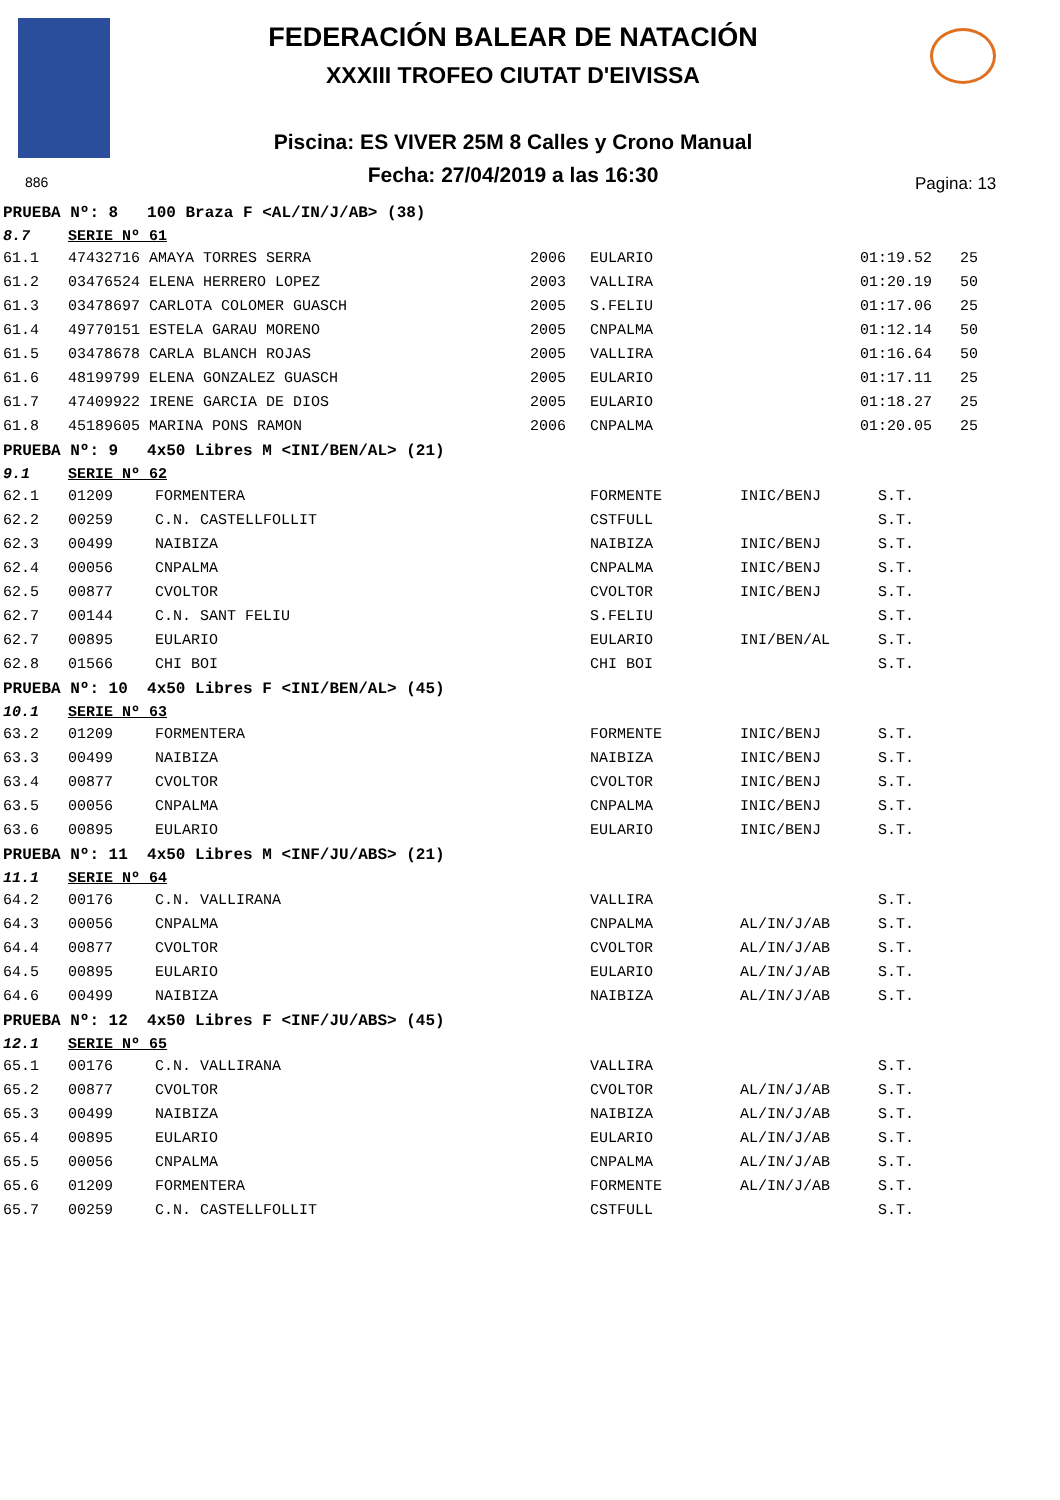FEDERACIÓN BALEAR DE NATACIÓN
XXXIII TROFEO CIUTAT D'EIVISSA
Piscina: ES VIVER 25M 8 Calles y Crono Manual
Fecha: 27/04/2019 a las 16:30
886 Pagina: 13
| PRUEBA Nº: 8 100 Braza F <AL/IN/J/AB> (38) | | | | | | | |
| 8.7 | SERIE Nº 61 | | | | | | |
| 61.1 | 47432716 AMAYA TORRES SERRA | | 2006 | EULARIO | | 01:19.52 | 25 |
| 61.2 | 03476524 ELENA HERRERO LOPEZ | | 2003 | VALLIRA | | 01:20.19 | 50 |
| 61.3 | 03478697 CARLOTA COLOMER GUASCH | | 2005 | S.FELIU | | 01:17.06 | 25 |
| 61.4 | 49770151 ESTELA GARAU MORENO | | 2005 | CNPALMA | | 01:12.14 | 50 |
| 61.5 | 03478678 CARLA BLANCH ROJAS | | 2005 | VALLIRA | | 01:16.64 | 50 |
| 61.6 | 48199799 ELENA GONZALEZ GUASCH | | 2005 | EULARIO | | 01:17.11 | 25 |
| 61.7 | 47409922 IRENE GARCIA DE DIOS | | 2005 | EULARIO | | 01:18.27 | 25 |
| 61.8 | 45189605 MARINA PONS RAMON | | 2006 | CNPALMA | | 01:20.05 | 25 |
| PRUEBA Nº: 9 4x50 Libres M <INI/BEN/AL> (21) | | | | | | | |
| 9.1 | SERIE Nº 62 | | | | | | |
| 62.1 | 01209 | FORMENTERA | | FORMENTE | INIC/BENJ | S.T. | |
| 62.2 | 00259 | C.N. CASTELLFOLLIT | | CSTFULL | | S.T. | |
| 62.3 | 00499 | NAIBIZA | | NAIBIZA | INIC/BENJ | S.T. | |
| 62.4 | 00056 | CNPALMA | | CNPALMA | INIC/BENJ | S.T. | |
| 62.5 | 00877 | CVOLTOR | | CVOLTOR | INIC/BENJ | S.T. | |
| 62.7 | 00144 | C.N. SANT FELIU | | S.FELIU | | S.T. | |
| 62.7 | 00895 | EULARIO | | EULARIO | INI/BEN/AL | S.T. | |
| 62.8 | 01566 | CHI BOI | | CHI BOI | | S.T. | |
| PRUEBA Nº: 10 4x50 Libres F <INI/BEN/AL> (45) | | | | | | | |
| 10.1 | SERIE Nº 63 | | | | | | |
| 63.2 | 01209 | FORMENTERA | | FORMENTE | INIC/BENJ | S.T. | |
| 63.3 | 00499 | NAIBIZA | | NAIBIZA | INIC/BENJ | S.T. | |
| 63.4 | 00877 | CVOLTOR | | CVOLTOR | INIC/BENJ | S.T. | |
| 63.5 | 00056 | CNPALMA | | CNPALMA | INIC/BENJ | S.T. | |
| 63.6 | 00895 | EULARIO | | EULARIO | INIC/BENJ | S.T. | |
| PRUEBA Nº: 11 4x50 Libres M <INF/JU/ABS> (21) | | | | | | | |
| 11.1 | SERIE Nº 64 | | | | | | |
| 64.2 | 00176 | C.N. VALLIRANA | | VALLIRA | | S.T. | |
| 64.3 | 00056 | CNPALMA | | CNPALMA | AL/IN/J/AB | S.T. | |
| 64.4 | 00877 | CVOLTOR | | CVOLTOR | AL/IN/J/AB | S.T. | |
| 64.5 | 00895 | EULARIO | | EULARIO | AL/IN/J/AB | S.T. | |
| 64.6 | 00499 | NAIBIZA | | NAIBIZA | AL/IN/J/AB | S.T. | |
| PRUEBA Nº: 12 4x50 Libres F <INF/JU/ABS> (45) | | | | | | | |
| 12.1 | SERIE Nº 65 | | | | | | |
| 65.1 | 00176 | C.N. VALLIRANA | | VALLIRA | | S.T. | |
| 65.2 | 00877 | CVOLTOR | | CVOLTOR | AL/IN/J/AB | S.T. | |
| 65.3 | 00499 | NAIBIZA | | NAIBIZA | AL/IN/J/AB | S.T. | |
| 65.4 | 00895 | EULARIO | | EULARIO | AL/IN/J/AB | S.T. | |
| 65.5 | 00056 | CNPALMA | | CNPALMA | AL/IN/J/AB | S.T. | |
| 65.6 | 01209 | FORMENTERA | | FORMENTE | AL/IN/J/AB | S.T. | |
| 65.7 | 00259 | C.N. CASTELLFOLLIT | | CSTFULL | | S.T. | |